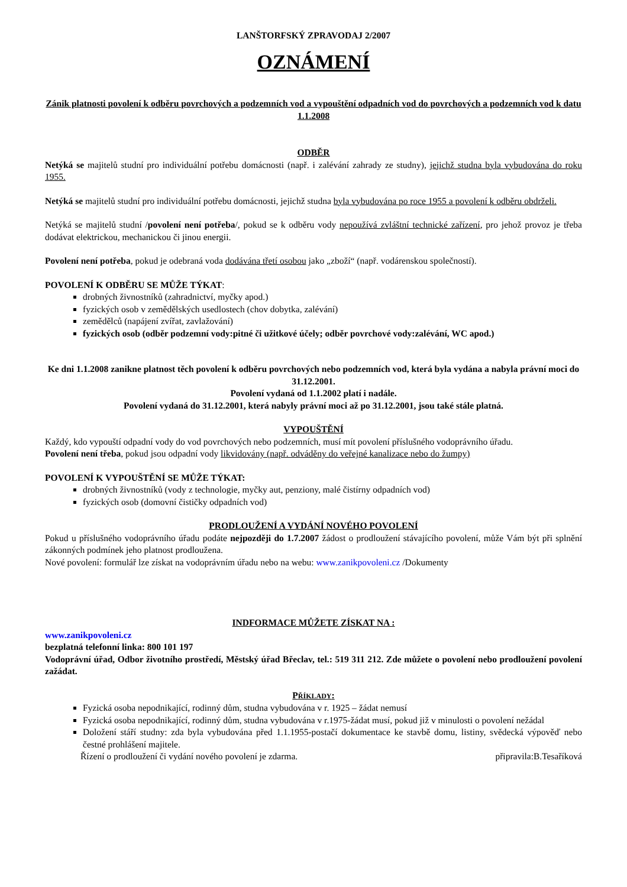LANŠTORFSKÝ ZPRAVODAJ 2/2007
OZNÁMENÍ
Zánik platnosti povolení k odběru povrchových a podzemních vod a vypouštění odpadních vod do povrchových a podzemních vod k datu 1.1.2008
ODBĚR
Netýká se majitelů studní pro individuální potřebu domácnosti (např. i zalévání zahrady ze studny), jejichž studna byla vybudována do roku 1955.
Netýká se majitelů studní pro individuální potřebu domácnosti, jejichž studna byla vybudována po roce 1955 a povolení k odběru obdrželi.
Netýká se majitelů studní /povolení není potřeba/, pokud se k odběru vody nepoužívá zvláštní technické zařízení, pro jehož provoz je třeba dodávat elektrickou, mechanickou či jinou energii.
Povolení není potřeba, pokud je odebraná voda dodávána třetí osobou jako „zboží“ (např. vodárenskou společností).
POVOLENÍ K ODBĚRU SE MŮŽE TÝKAT:
drobných živnostníků (zahradnictví, myčky apod.)
fyzických osob v zemědělských usedlostech (chov dobytka, zalévání)
zemědělců (napájení zvířat, zavlažování)
fyzických osob (odběr podzemní vody:pitné či užitkové účely; odběr povrchové vody:zalévání, WC apod.)
Ke dni 1.1.2008 zanikne platnost těch povolení k odběru povrchových nebo podzemních vod, která byla vydána a nabyla právní moci do 31.12.2001.
Povolení vydaná od 1.1.2002 platí i nadále.
Povolení vydaná do 31.12.2001, která nabyly právní moci až po 31.12.2001, jsou také stále platná.
VYPOUŠTĚNÍ
Každý, kdo vypouští odpadní vody do vod povrchových nebo podzemních, musí mít povolení příslušného vodoprávního úřadu.
Povolení není třeba, pokud jsou odpadní vody likvidovány (např. odváděny do veřejné kanalizace nebo do žumpy)
POVOLENÍ K VYPOUŠTĚNÍ SE MŮŽE TÝKAT:
drobných živnostníků (vody z technologie, myčky aut, penziony, malé čistírny odpadních vod)
fyzických osob (domovní čističky odpadních vod)
PRODLOUŽENÍ A VYDÁNÍ NOVÉHO POVOLENÍ
Pokud u příslušného vodoprávního úřadu podáte nejpozději do 1.7.2007 žádost o prodloužení stávajícího povolení, může Vám být při splnění zákonných podmínek jeho platnost prodloužena.
Nové povolení: formulář lze získat na vodoprávním úřadu nebo na webu: www.zanikpovoleni.cz /Dokumenty
INDFORMACE MŮŽETE ZÍSKAT NA :
www.zanikpovoleni.cz
bezplatná telefonní linka: 800 101 197
Vodoprávní úřad, Odbor životního prostředí, Městský úřad Břeclav, tel.: 519 311 212. Zde můžete o povolení nebo prodloužení povolení zažádat.
PŘÍKLADY:
Fyzická osoba nepodnikající, rodinný dům, studna vybudována v r. 1925 – žádat nemusí
Fyzická osoba nepodnikající, rodinný dům, studna vybudována v r.1975-žádat musí, pokud již v minulosti o povolení nežádal
Doložení stáří studny: zda byla vybudována před 1.1.1955-postačí dokumentace ke stavbě domu, listiny, svědecká výpověď nebo čestné prohlášení majitele.
Řízení o prodloužení či vydání nového povolení je zdarma. připravila:B.Tesaříková